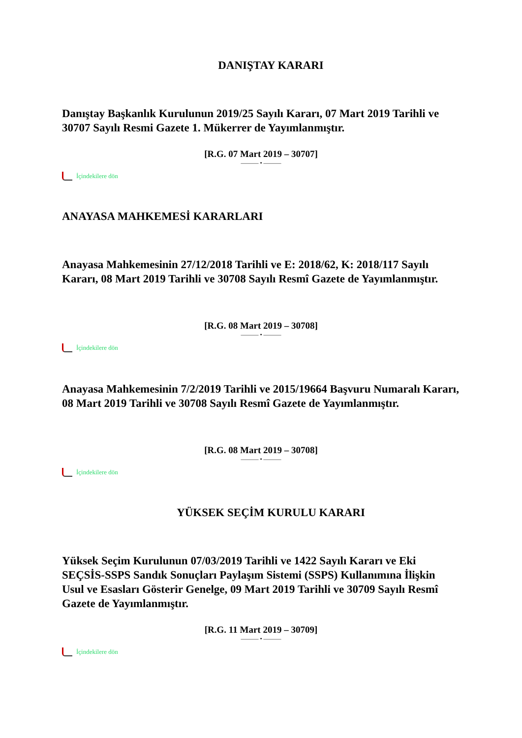DANIŞTAY KARARI
Danıştay Başkanlık Kurulunun 2019/25 Sayılı Kararı, 07 Mart 2019 Tarihli ve 30707 Sayılı Resmi Gazete 1. Mükerrer de Yayımlanmıştır.
[R.G. 07 Mart 2019 – 30707]
——— • ———
İçindekilere dön
ANAYASA MAHKEMESİ KARARLARI
Anayasa Mahkemesinin 27/12/2018 Tarihli ve E: 2018/62, K: 2018/117 Sayılı Kararı, 08 Mart 2019 Tarihli ve 30708 Sayılı Resmî Gazete de Yayımlanmıştır.
[R.G. 08 Mart 2019 – 30708]
——— • ———
İçindekilere dön
Anayasa Mahkemesinin 7/2/2019 Tarihli ve 2015/19664 Başvuru Numaralı Kararı, 08 Mart 2019 Tarihli ve 30708 Sayılı Resmî Gazete de Yayımlanmıştır.
[R.G. 08 Mart 2019 – 30708]
——— • ———
İçindekilere dön
YÜKSEK SEÇİM KURULU KARARI
Yüksek Seçim Kurulunun 07/03/2019 Tarihli ve 1422 Sayılı Kararı ve Eki SEÇSİS-SSPS Sandık Sonuçları Paylaşım Sistemi (SSPS) Kullanımına İlişkin Usul ve Esasları Gösterir Genelge, 09 Mart 2019 Tarihli ve 30709 Sayılı Resmî Gazete de Yayımlanmıştır.
[R.G. 11 Mart 2019 – 30709]
——— • ———
İçindekilere dön